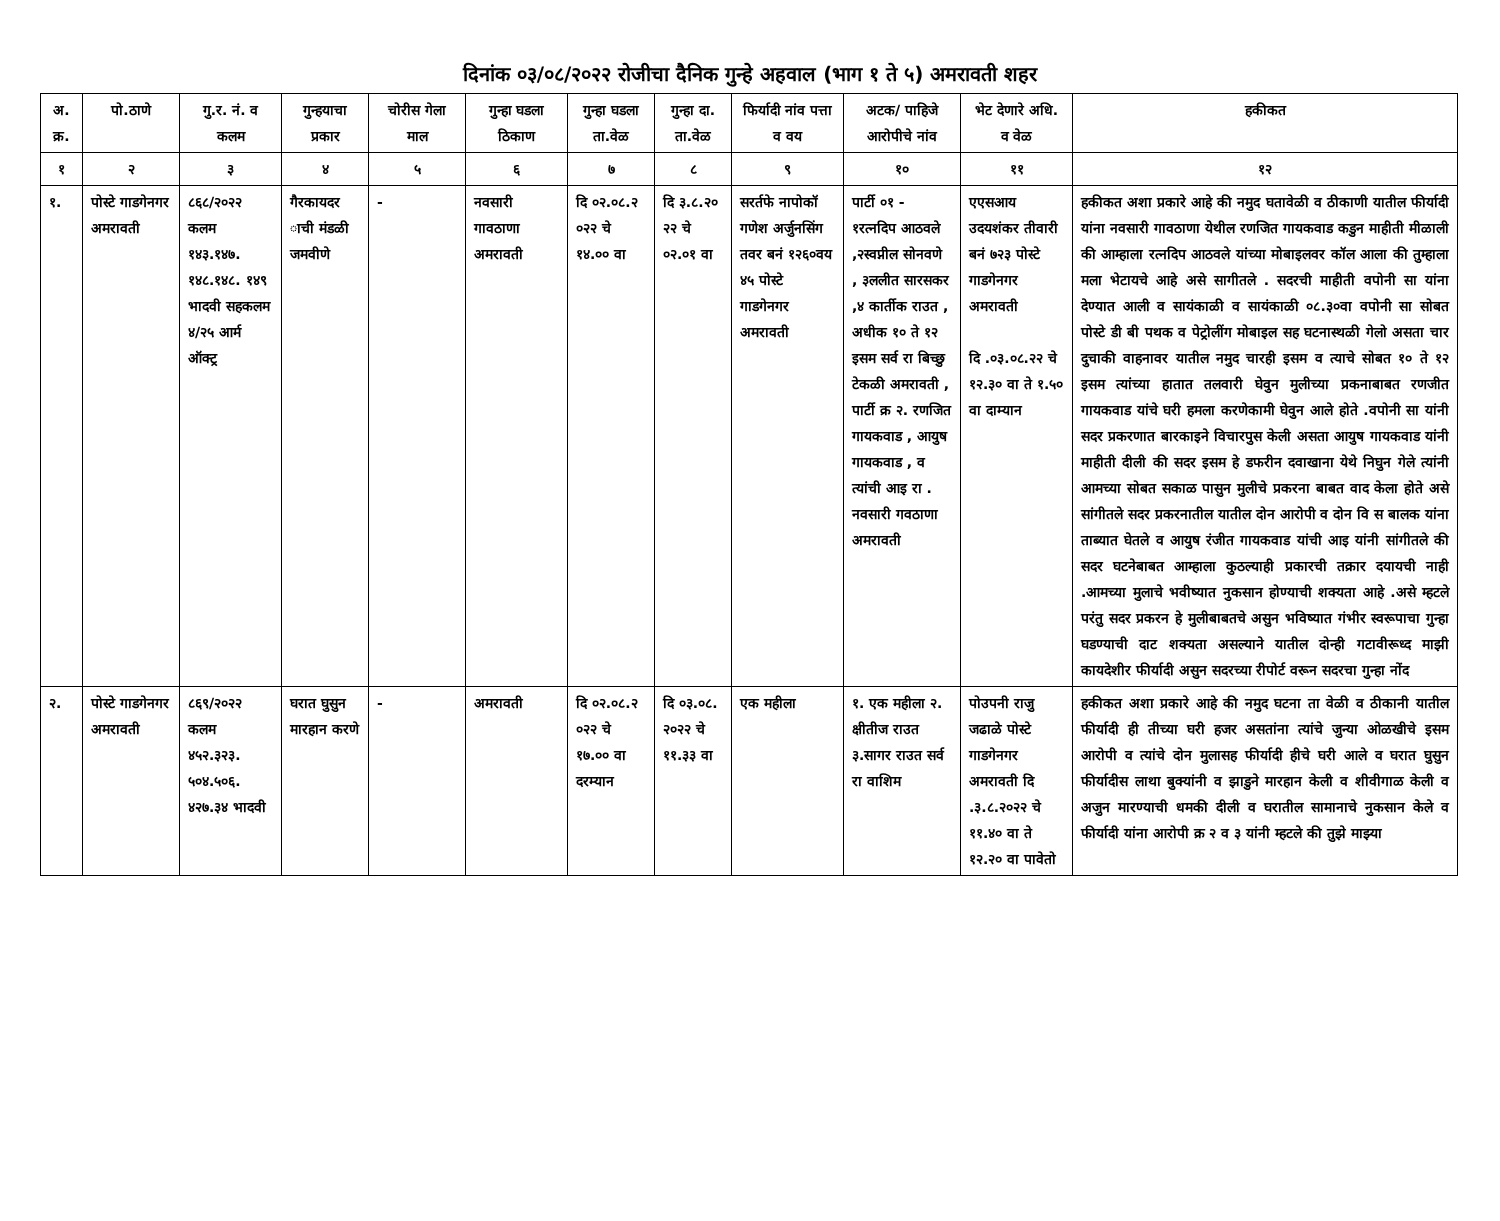दिनांक ०३/०८/२०२२ रोजीचा दैनिक गुन्हे अहवाल (भाग १ ते ५) अमरावती शहर
| अ. क्र. | पो.ठाणे | गु.र. नं. व कलम | गुन्हयाचा प्रकार | चोरीस गेला माल | गुन्हा घडला ठिकाण | गुन्हा घडला ता.वेळ | गुन्हा दा. ता.वेळ | फिर्यादी नांव पत्ता व वय | अटक/ पाहिजे आरोपीचे नांव | भेट देणारे अधि. व वेळ | हकीकत |
| --- | --- | --- | --- | --- | --- | --- | --- | --- | --- | --- | --- |
| १ | २ | ३ | ४ | ५ | ६ | ७ | ८ | ९ | १० | ११ | १२ |
| १. | पोस्टे गाडगेनगर अमरावती | ८६८/२०२२ कलम १४३.१४७. १४८.१४८. १४९ भादवी सहकलम ४/२५ आर्म ऑक्ट्र | गैरकायदर ाची मंडळी जमवीणे | - | नवसारी गावठाणा अमरावती | दि ०२.०८.२ ०२२ चे १४.०० वा | दि ३.८.२० २२ चे ०२.०१ वा | सरर्तफे नापोकॉ गणेश अर्जुनसिंग तवर बनं १२६०वय ४५ पोस्टे गाडगेनगर अमरावती | पार्टी ०१ - १रत्नदिप आठवले ,२स्वप्नील सोनवणे , ३ललीत सारसकर ,४ कार्तीक राउत , अधीक १० ते १२ इसम सर्व रा बिच्छु टेकळी अमरावती , पार्टी क्र २. रणजित गायकवाड , आयुष गायकवाड , व त्यांची आइ रा . नवसारी गवठाणा अमरावती | एएसआय उदयशंकर तीवारी बनं ७२३ पोस्टे गाडगेनगर अमरावती दि .०३.०८.२२ चे १२.३० वा ते १.५० वा दाम्यान | हकीकत अशा प्रकारे आहे की नमुद घतावेळी व ठीकाणी यातील फीर्यादी यांना नवसारी गावठाणा येथील रणजित गायकवाड कडुन माहीती मीळाली की आम्हाला रत्नदिप आठवले यांच्या मोबाइलवर कॉल आला की तुम्हाला मला भेटायचे आहे असे सागीतले . सदरची माहीती वपोनी सा यांना देण्यात आली व सायंकाळी व सायंकाळी ०८.३०वा वपोनी सा सोबत पोस्टे डी बी पथक व पेट्रोलींग मोबाइल सह घटनास्थळी गेलो असता चार दुचाकी वाहनावर यातील नमुद चारही इसम व त्याचे सोबत १० ते १२ इसम त्यांच्या हातात तलवारी घेवुन मुलीच्या प्रकनाबाबत रणजीत गायकवाड यांचे घरी हमला करणेकामी घेवुन आले होते .वपोनी सा यांनी सदर प्रकरणात बारकाइने विचारपुस केली असता आयुष गायकवाड यांनी माहीती दीली की सदर इसम हे डफरीन दवाखाना येथे निघुन गेले त्यांनी आमच्या सोबत सकाळ पासुन मुलीचे प्रकरना बाबत वाद केला होते असे सांगीतले सदर प्रकरनातील यातील दोन आरोपी व दोन वि स बालक यांना ताब्यात घेतले व आयुष रंजीत गायकवाड यांची आइ यांनी सांगीतले की सदर घटनेबाबत आम्हाला कुठल्याही प्रकारची तक्रार दयायची नाही .आमच्या मुलाचे भवीष्यात नुकसान होण्याची शक्यता आहे .असे म्हटले परंतु सदर प्रकरन हे मुलीबाबतचे असुन भविष्यात गंभीर स्वरूपाचा गुन्हा घडण्याची दाट शक्यता असल्याने यातील दोन्ही गटावीरूध्द माझी कायदेशीर फीर्यादी असुन सदरच्या रीपोर्ट वरून सदरचा गुन्हा नोंद |
| २. | पोस्टे गाडगेनगर अमरावती | ८६९/२०२२ कलम ४५२.३२३. ५०४.५०६. ४२७.३४ भादवी | घरात घुसुन मारहान करणे | - | अमरावती | दि ०२.०८.२ ०२२ चे १७.०० वा दरम्यान | दि ०३.०८. २०२२ चे ११.३३ वा | एक महीला | १. एक महीला २. क्षीतीज राउत ३.सागर राउत सर्व रा वाशिम | पोउपनी राजु जढाळे पोस्टे गाडगेनगर अमरावती दि .३.८.२०२२ चे ११.४० वा ते १२.२० वा पावेतो | हकीकत अशा प्रकारे आहे की नमुद घटना ता वेळी व ठीकानी यातील फीर्यादी ही तीच्या घरी हजर असतांना त्यांचे जुन्या ओळखीचे इसम आरोपी व त्यांचे दोन मुलासह फीर्यादी हीचे घरी आले व घरात घुसुन फीर्यादीस लाथा बुक्यांनी व झाडुने मारहान केली व शीवीगाळ केली व अजुन मारण्याची धमकी दीली व घरातील सामानाचे नुकसान केले व फीर्यादी यांना आरोपी क्र २ व ३ यांनी म्हटले की तुझे माझ्या |